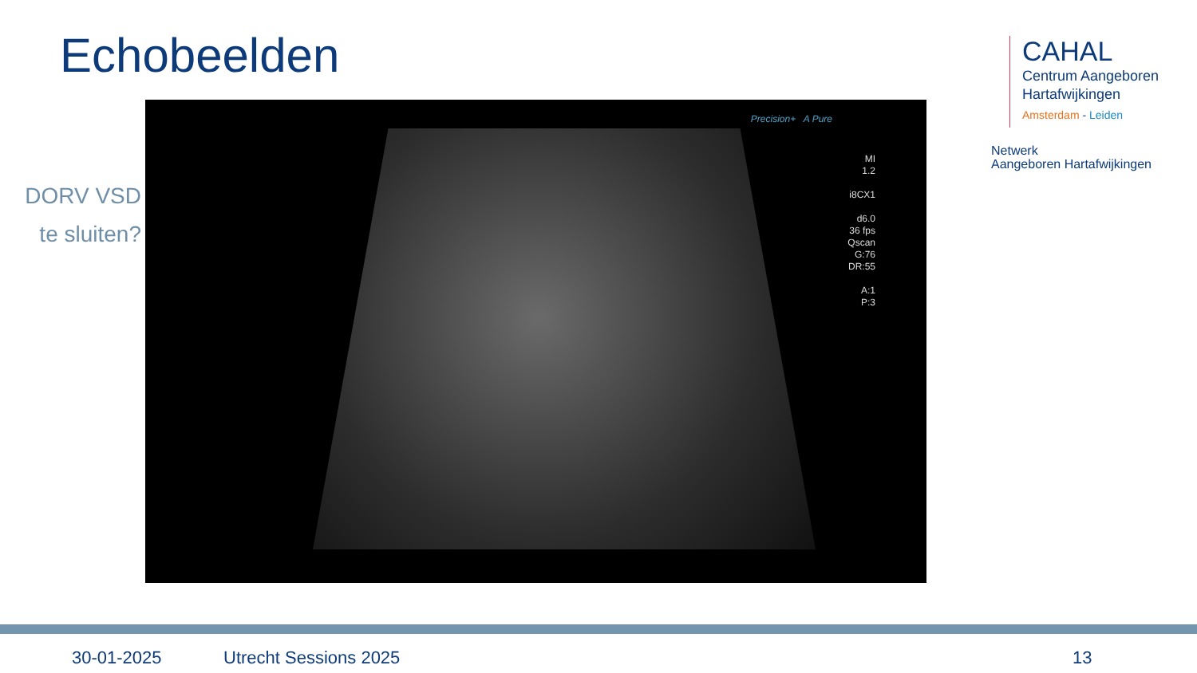Echobeelden
DORV VSD
te sluiten?
Precision+ A Pure
MI
1.2
i8CX1
d6.0
36 fps
Qscan
G:76
DR:55
A:1
P:3
CAHAL
Centrum Aangeboren
Hartafwijkingen
Amsterdam - Leiden
Netwerk
Aangeboren Hartafwijkingen
30-01-2025 Utrecht Sessions 2025 13